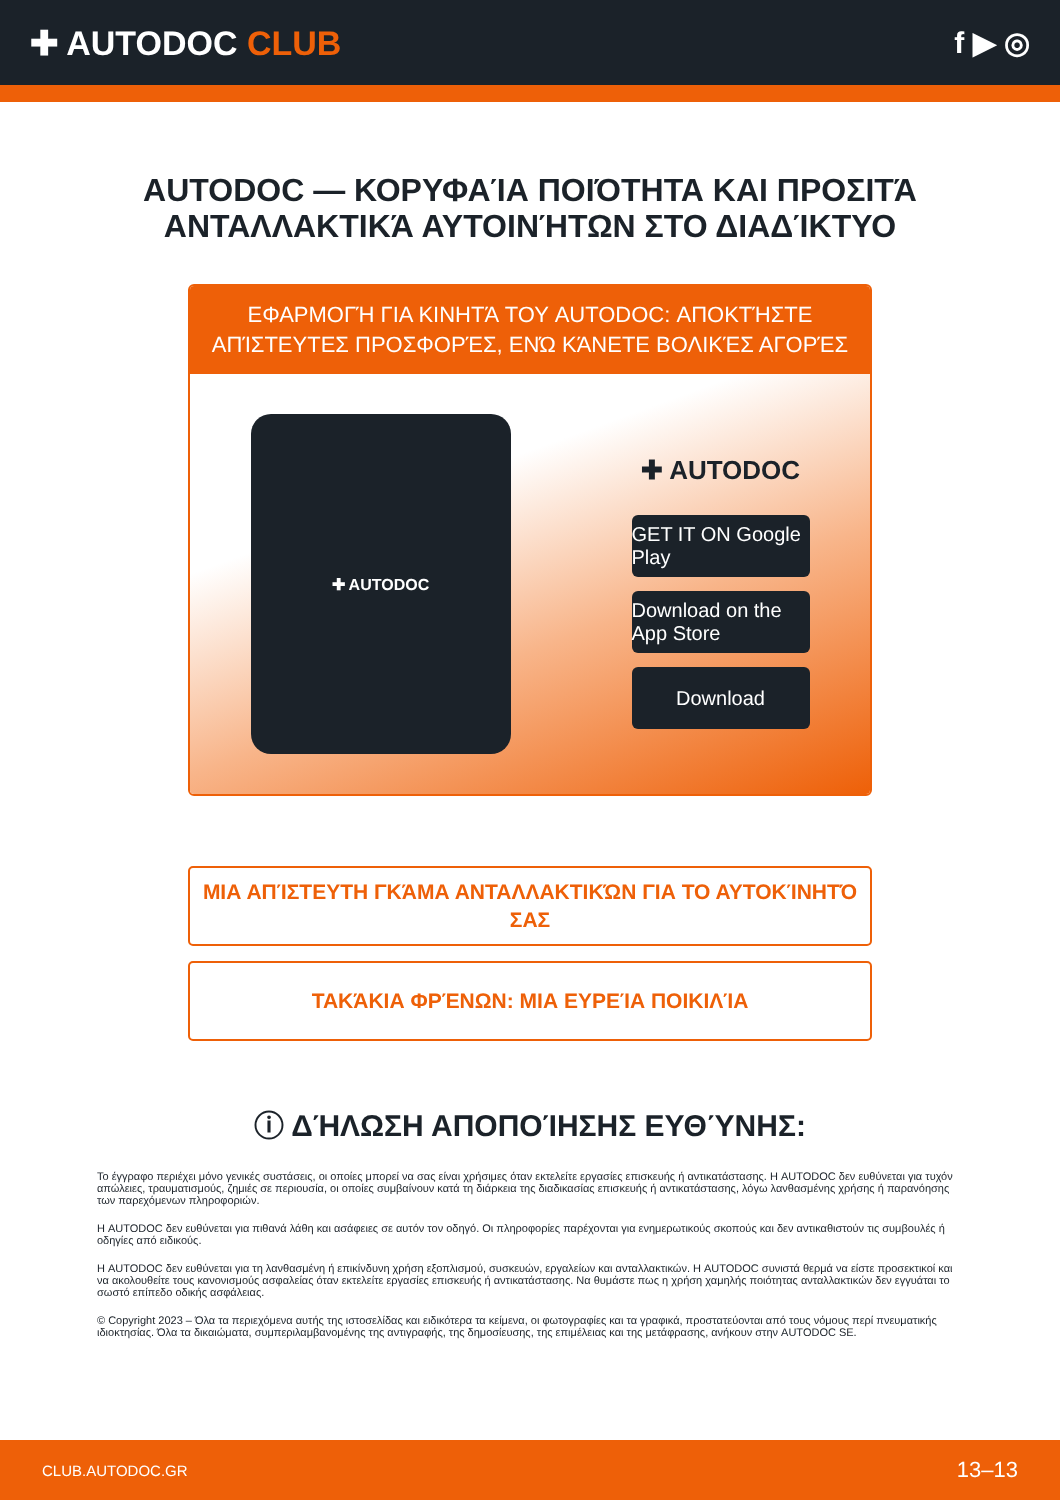✚ AUTODOC CLUB f ▶ ◎
AUTODOC — ΚΟΡΥΦΑΊΑ ΠΟΙΌΤΗΤΑ ΚΑΙ ΠΡΟΣΙΤΆ ΑΝΤΑΛΛΑΚΤΙΚΆ ΑΥΤΟΙΝΉΤΩΝ ΣΤΟ ΔΙΑΔΊΚΤΥΟ
ΕΦΑΡΜΟΓΉ ΓΙΑ ΚΙΝΗΤΆ ΤΟΥ AUTODOC: ΑΠΟΚΤΉΣΤΕ ΑΠΊΣΤΕΥΤΕΣ ΠΡΟΣΦΟΡΈΣ, ΕΝΏ ΚΆΝΕΤΕ ΒΟΛΙΚΈΣ ΑΓΟΡΈΣ
✚ AUTODOC
✚ AUTODOC
GET IT ON Google Play
Download on the App Store
Download
ΜΙΑ ΑΠΊΣΤΕΥΤΗ ΓΚΆΜΑ ΑΝΤΑΛΛΑΚΤΙΚΏΝ ΓΙΑ ΤΟ ΑΥΤΟΚΊΝΗΤΌ ΣΑΣ
ΤΑΚΆΚΙΑ ΦΡΈΝΩΝ: ΜΙΑ ΕΥΡΕΊΑ ΠΟΙΚΙΛΊΑ
ⓘ ΔΉΛΩΣΗ ΑΠΟΠΟΊΗΣΗΣ ΕΥΘΎΝΗΣ:
Το έγγραφο περιέχει μόνο γενικές συστάσεις, οι οποίες μπορεί να σας είναι χρήσιμες όταν εκτελείτε εργασίες επισκευής ή αντικατάστασης. Η AUTODOC δεν ευθύνεται για τυχόν απώλειες, τραυματισμούς, ζημιές σε περιουσία, οι οποίες συμβαίνουν κατά τη διάρκεια της διαδικασίας επισκευής ή αντικατάστασης, λόγω λανθασμένης χρήσης ή παρανόησης των παρεχόμενων πληροφοριών.
Η AUTODOC δεν ευθύνεται για πιθανά λάθη και ασάφειες σε αυτόν τον οδηγό. Οι πληροφορίες παρέχονται για ενημερωτικούς σκοπούς και δεν αντικαθιστούν τις συμβουλές ή οδηγίες από ειδικούς.
Η AUTODOC δεν ευθύνεται για τη λανθασμένη ή επικίνδυνη χρήση εξοπλισμού, συσκευών, εργαλείων και ανταλλακτικών. Η AUTODOC συνιστά θερμά να είστε προσεκτικοί και να ακολουθείτε τους κανονισμούς ασφαλείας όταν εκτελείτε εργασίες επισκευής ή αντικατάστασης. Να θυμάστε πως η χρήση χαμηλής ποιότητας ανταλλακτικών δεν εγγυάται το σωστό επίπεδο οδικής ασφάλειας.
© Copyright 2023 – Όλα τα περιεχόμενα αυτής της ιστοσελίδας και ειδικότερα τα κείμενα, οι φωτογραφίες και τα γραφικά, προστατεύονται από τους νόμους περί πνευματικής ιδιοκτησίας. Όλα τα δικαιώματα, συμπεριλαμβανομένης της αντιγραφής, της δημοσίευσης, της επιμέλειας και της μετάφρασης, ανήκουν στην AUTODOC SE.
CLUB.AUTODOC.GR 13–13